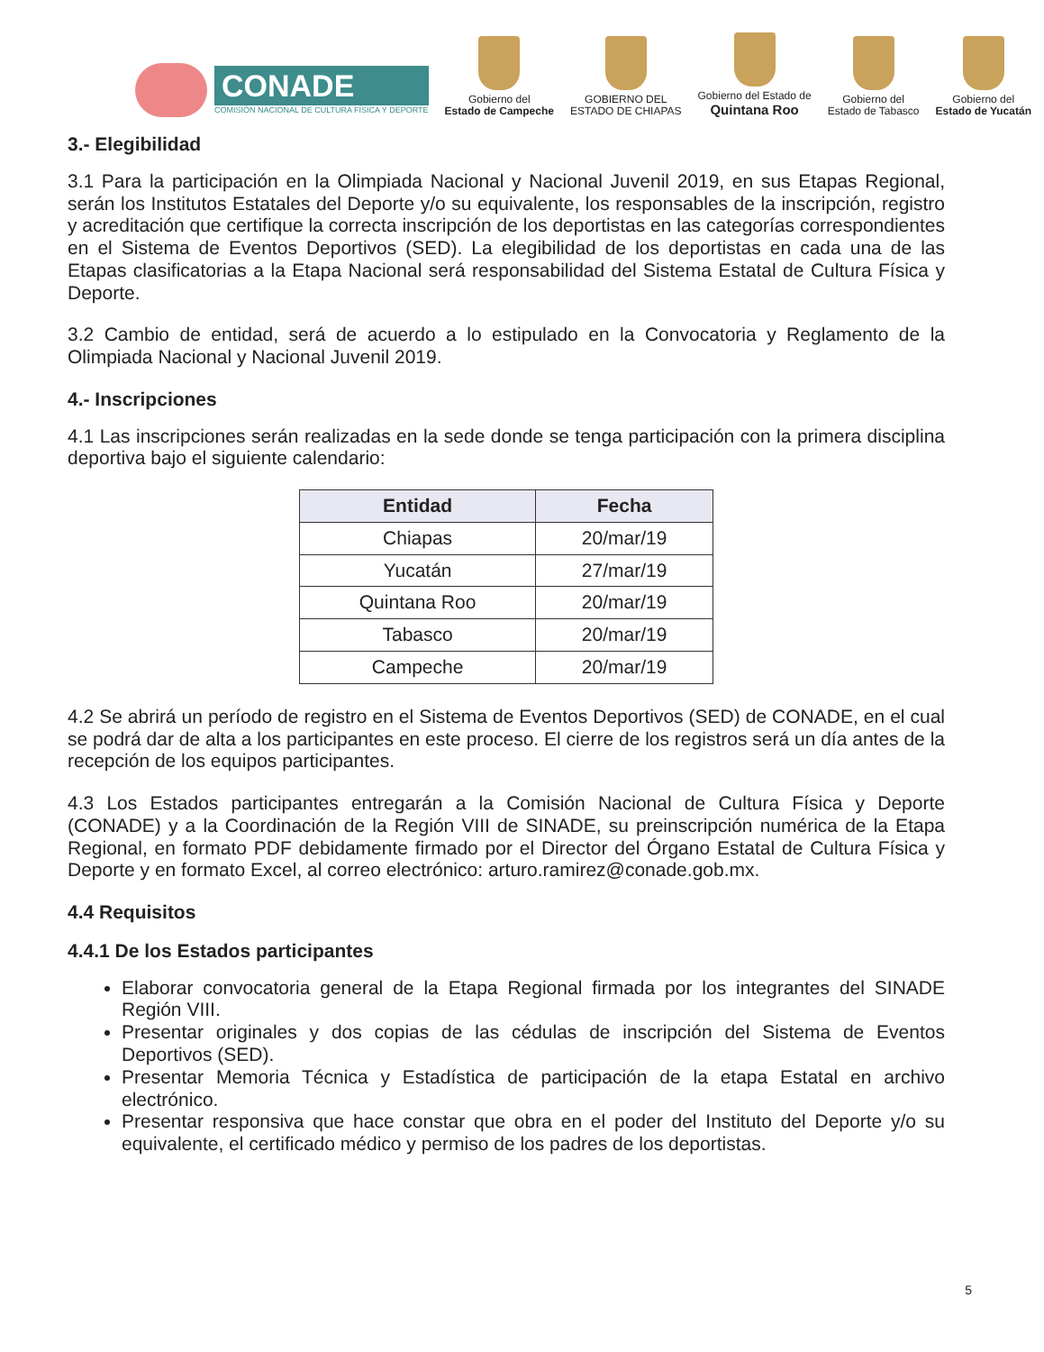CONADE
COMISIÓN NACIONAL DE CULTURA FÍSICA Y DEPORTE
Gobierno del
Estado de Campeche
GOBIERNO DEL
ESTADO DE CHIAPAS
Gobierno del Estado de
Quintana Roo
Gobierno del
Estado de Tabasco
Gobierno del
Estado de Yucatán
3.- Elegibilidad
3.1 Para la participación en la Olimpiada Nacional y Nacional Juvenil 2019, en sus Etapas Regional, serán los Institutos Estatales del Deporte y/o su equivalente, los responsables de la inscripción, registro y acreditación que certifique la correcta inscripción de los deportistas en las categorías correspondientes en el Sistema de Eventos Deportivos (SED). La elegibilidad de los deportistas en cada una de las Etapas clasificatorias a la Etapa Nacional será responsabilidad del Sistema Estatal de Cultura Física y Deporte.
3.2 Cambio de entidad, será de acuerdo a lo estipulado en la Convocatoria y Reglamento de la Olimpiada Nacional y Nacional Juvenil 2019.
4.- Inscripciones
4.1 Las inscripciones serán realizadas en la sede donde se tenga participación con la primera disciplina deportiva bajo el siguiente calendario:
| Entidad | Fecha |
| --- | --- |
| Chiapas | 20/mar/19 |
| Yucatán | 27/mar/19 |
| Quintana Roo | 20/mar/19 |
| Tabasco | 20/mar/19 |
| Campeche | 20/mar/19 |
4.2 Se abrirá un período de registro en el Sistema de Eventos Deportivos (SED) de CONADE, en el cual se podrá dar de alta a los participantes en este proceso. El cierre de los registros será un día antes de la recepción de los equipos participantes.
4.3 Los Estados participantes entregarán a la Comisión Nacional de Cultura Física y Deporte (CONADE) y a la Coordinación de la Región VIII de SINADE, su preinscripción numérica de la Etapa Regional, en formato PDF debidamente firmado por el Director del Órgano Estatal de Cultura Física y Deporte y en formato Excel, al correo electrónico: arturo.ramirez@conade.gob.mx.
4.4 Requisitos
4.4.1 De los Estados participantes
Elaborar convocatoria general de la Etapa Regional firmada por los integrantes del SINADE Región VIII.
Presentar originales y dos copias de las cédulas de inscripción del Sistema de Eventos Deportivos (SED).
Presentar Memoria Técnica y Estadística de participación de la etapa Estatal en archivo electrónico.
Presentar responsiva que hace constar que obra en el poder del Instituto del Deporte y/o su equivalente, el certificado médico y permiso de los padres de los deportistas.
5